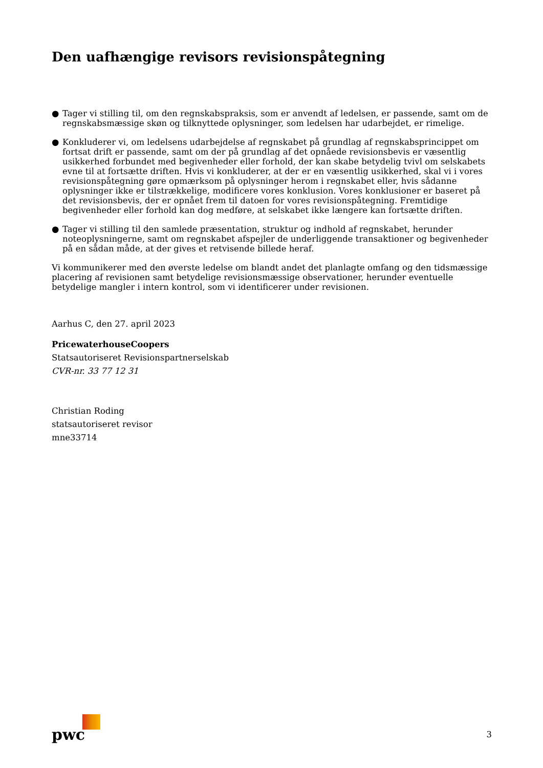Den uafhængige revisors revisionspåtegning
● Tager vi stilling til, om den regnskabspraksis, som er anvendt af ledelsen, er passende, samt om de regnskabsmæssige skøn og tilknyttede oplysninger, som ledelsen har udarbejdet, er rimelige.
● Konkluderer vi, om ledelsens udarbejdelse af regnskabet på grundlag af regnskabsprincippet om fortsat drift er passende, samt om der på grundlag af det opnåede revisionsbevis er væsentlig usikkerhed forbundet med begivenheder eller forhold, der kan skabe betydelig tvivl om selskabets evne til at fortsætte driften. Hvis vi konkluderer, at der er en væsentlig usikkerhed, skal vi i vores revisionspåtegning gøre opmærksom på oplysninger herom i regnskabet eller, hvis sådanne oplysninger ikke er tilstrækkelige, modificere vores konklusion. Vores konklusioner er baseret på det revisionsbevis, der er opnået frem til datoen for vores revisionspåtegning. Fremtidige begivenheder eller forhold kan dog medføre, at selskabet ikke længere kan fortsætte driften.
● Tager vi stilling til den samlede præsentation, struktur og indhold af regnskabet, herunder noteoplysningerne, samt om regnskabet afspejler de underliggende transaktioner og begivenheder på en sådan måde, at der gives et retvisende billede heraf.
Vi kommunikerer med den øverste ledelse om blandt andet det planlagte omfang og den tidsmæssige placering af revisionen samt betydelige revisionsmæssige observationer, herunder eventuelle betydelige mangler i intern kontrol, som vi identificerer under revisionen.
Aarhus C, den 27. april 2023
PricewaterhouseCoopers
Statsautoriseret Revisionspartnerselskab
CVR-nr. 33 77 12 31
Christian Roding
statsautoriseret revisor
mne33714
pwc
3